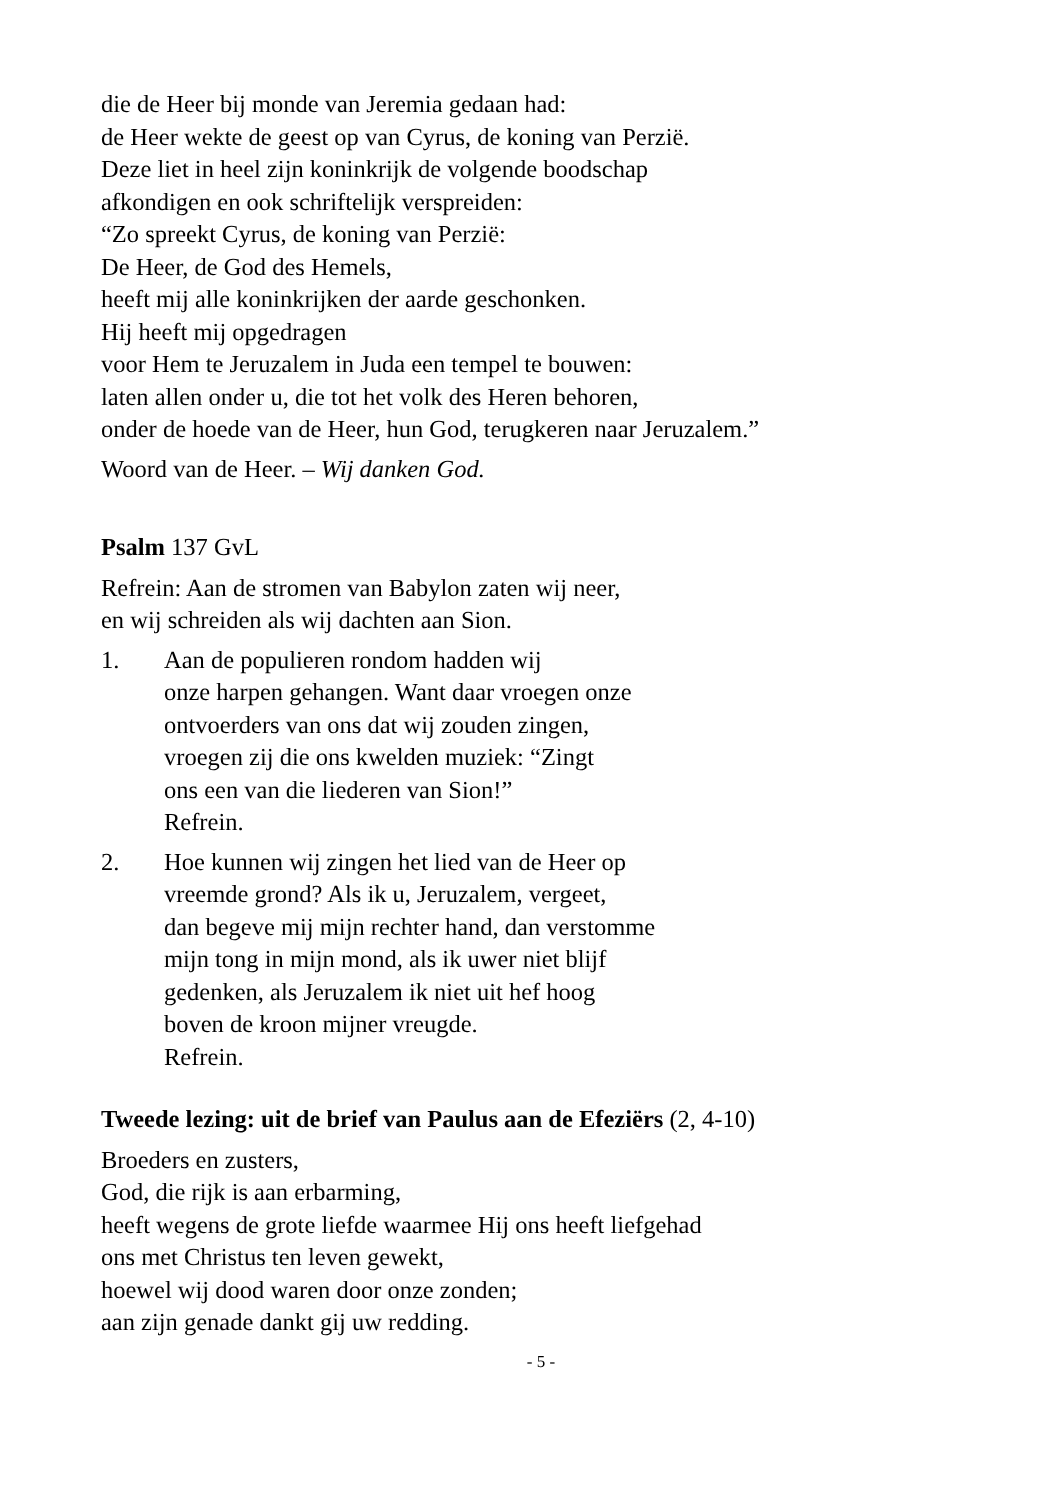die de Heer bij monde van Jeremia gedaan had:
de Heer wekte de geest op van Cyrus, de koning van Perzië.
Deze liet in heel zijn koninkrijk de volgende boodschap
afkondigen en ook schriftelijk verspreiden:
“Zo spreekt Cyrus, de koning van Perzië:
De Heer, de God des Hemels,
heeft mij alle koninkrijken der aarde geschonken.
Hij heeft mij opgedragen
voor Hem te Jeruzalem in Juda een tempel te bouwen:
laten allen onder u, die tot het volk des Heren behoren,
onder de hoede van de Heer, hun God, terugkeren naar Jeruzalem.”
Woord van de Heer. – Wij danken God.
Psalm 137 GvL
Refrein: Aan de stromen van Babylon zaten wij neer,
en wij schreiden als wij dachten aan Sion.
1. Aan de populieren rondom hadden wij
onze harpen gehangen. Want daar vroegen onze
ontvoerders van ons dat wij zouden zingen,
vroegen zij die ons kwelden muziek: “Zingt
ons een van die liederen van Sion!”
Refrein.
2. Hoe kunnen wij zingen het lied van de Heer op
vreemde grond? Als ik u, Jeruzalem, vergeet,
dan begeve mij mijn rechter hand, dan verstomme
mijn tong in mijn mond, als ik uwer niet blijf
gedenken, als Jeruzalem ik niet uit hef hoog
boven de kroon mijner vreugde.
Refrein.
Tweede lezing: uit de brief van Paulus aan de Efeziërs (2, 4-10)
Broeders en zusters,
God, die rijk is aan erbarming,
heeft wegens de grote liefde waarmee Hij ons heeft liefgehad
ons met Christus ten leven gewekt,
hoewel wij dood waren door onze zonden;
aan zijn genade dankt gij uw redding.
- 5 -